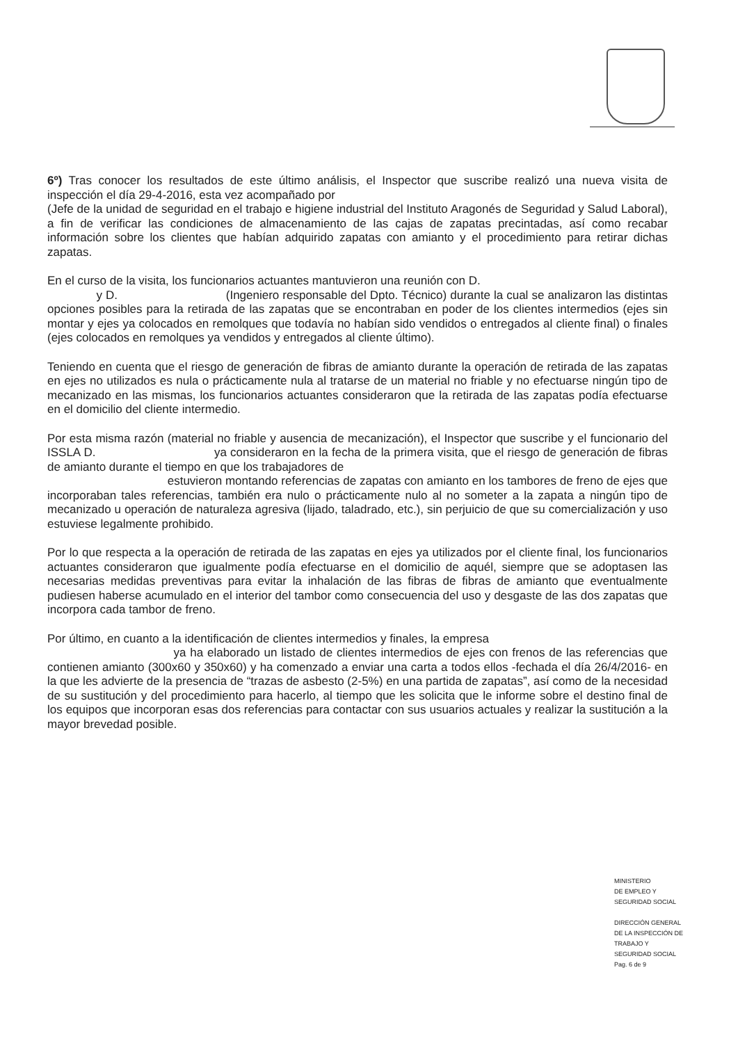6º) Tras conocer los resultados de este último análisis, el Inspector que suscribe realizó una nueva visita de inspección el día 29-4-2016, esta vez acompañado por
(Jefe de la unidad de seguridad en el trabajo e higiene industrial del Instituto Aragonés de Seguridad y Salud Laboral), a fin de verificar las condiciones de almacenamiento de las cajas de zapatas precintadas, así como recabar información sobre los clientes que habían adquirido zapatas con amianto y el procedimiento para retirar dichas zapatas.
En el curso de la visita, los funcionarios actuantes mantuvieron una reunión con D.
y D. (Ingeniero responsable del Dpto. Técnico) durante la cual se analizaron las distintas opciones posibles para la retirada de las zapatas que se encontraban en poder de los clientes intermedios (ejes sin montar y ejes ya colocados en remolques que todavía no habían sido vendidos o entregados al cliente final) o finales (ejes colocados en remolques ya vendidos y entregados al cliente último).
Teniendo en cuenta que el riesgo de generación de fibras de amianto durante la operación de retirada de las zapatas en ejes no utilizados es nula o prácticamente nula al tratarse de un material no friable y no efectuarse ningún tipo de mecanizado en las mismas, los funcionarios actuantes consideraron que la retirada de las zapatas podía efectuarse en el domicilio del cliente intermedio.
Por esta misma razón (material no friable y ausencia de mecanización), el Inspector que suscribe y el funcionario del ISSLA D. ya consideraron en la fecha de la primera visita, que el riesgo de generación de fibras de amianto durante el tiempo en que los trabajadores de
estuvieron montando referencias de zapatas con amianto en los tambores de freno de ejes que incorporaban tales referencias, también era nulo o prácticamente nulo al no someter a la zapata a ningún tipo de mecanizado u operación de naturaleza agresiva (lijado, taladrado, etc.), sin perjuicio de que su comercialización y uso estuviese legalmente prohibido.
Por lo que respecta a la operación de retirada de las zapatas en ejes ya utilizados por el cliente final, los funcionarios actuantes consideraron que igualmente podía efectuarse en el domicilio de aquél, siempre que se adoptasen las necesarias medidas preventivas para evitar la inhalación de las fibras de fibras de amianto que eventualmente pudiesen haberse acumulado en el interior del tambor como consecuencia del uso y desgaste de las dos zapatas que incorpora cada tambor de freno.
Por último, en cuanto a la identificación de clientes intermedios y finales, la empresa
ya ha elaborado un listado de clientes intermedios de ejes con frenos de las referencias que contienen amianto (300x60 y 350x60) y ha comenzado a enviar una carta a todos ellos -fechada el día 26/4/2016- en la que les advierte de la presencia de “trazas de asbesto (2-5%) en una partida de zapatas”, así como de la necesidad de su sustitución y del procedimiento para hacerlo, al tiempo que les solicita que le informe sobre el destino final de los equipos que incorporan esas dos referencias para contactar con sus usuarios actuales y realizar la sustitución a la mayor brevedad posible.
MINISTERIO
DE EMPLEO Y
SEGURIDAD SOCIAL
DIRECCIÓN GENERAL
DE LA INSPECCIÓN DE
TRABAJO Y
SEGURIDAD SOCIAL
Pag. 6 de 9